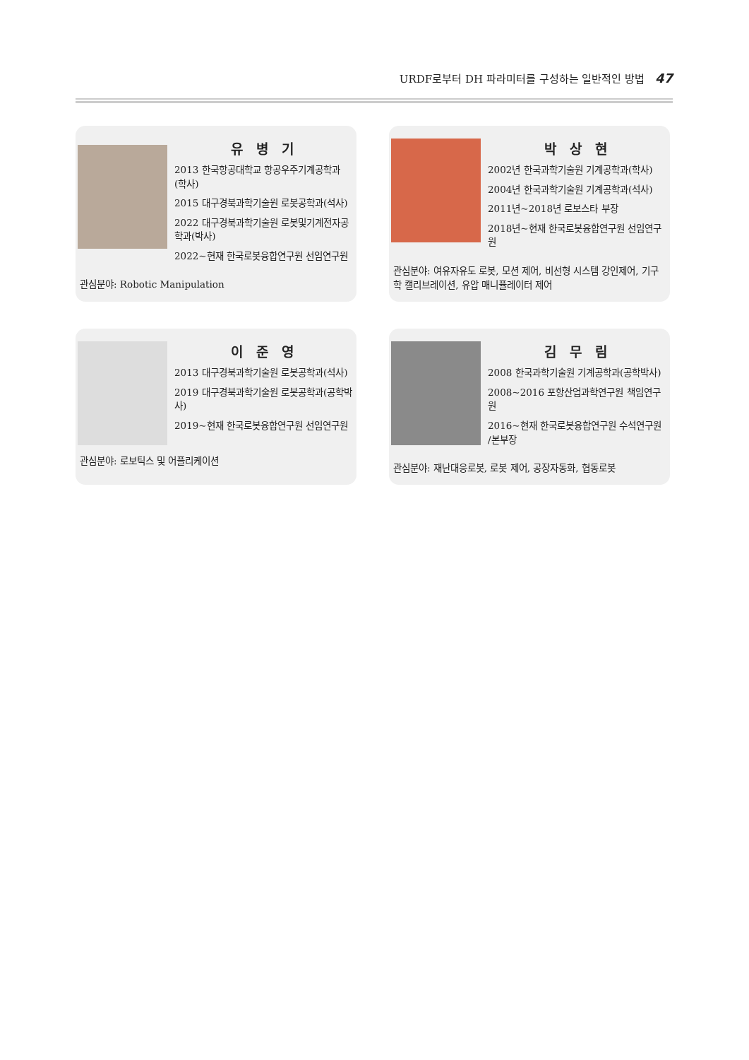URDF로부터 DH 파라미터를 구성하는 일반적인 방법 47
유 병 기
2013 한국항공대학교 항공우주기계공학과 (학사)
2015 대구경북과학기술원 로봇공학과(석사)
2022 대구경북과학기술원 로봇및기계전자공학과(박사)
2022~현재 한국로봇융합연구원 선임연구원
관심분야: Robotic Manipulation
박 상 현
2002년 한국과학기술원 기계공학과(학사)
2004년 한국과학기술원 기계공학과(석사)
2011년~2018년 로보스타 부장
2018년~현재 한국로봇융합연구원 선임연구원
관심분야: 여유자유도 로봇, 모션 제어, 비선형 시스템 강인제어, 기구학 캘리브레이션, 유압 매니퓰레이터 제어
이 준 영
2013 대구경북과학기술원 로봇공학과(석사)
2019 대구경북과학기술원 로봇공학과(공학박사)
2019~현재 한국로봇융합연구원 선임연구원
관심분야: 로보틱스 및 어플리케이션
김 무 림
2008 한국과학기술원 기계공학과(공학박사)
2008~2016 포항산업과학연구원 책임연구원
2016~현재 한국로봇융합연구원 수석연구원 /본부장
관심분야: 재난대응로봇, 로봇 제어, 공장자동화, 협동로봇